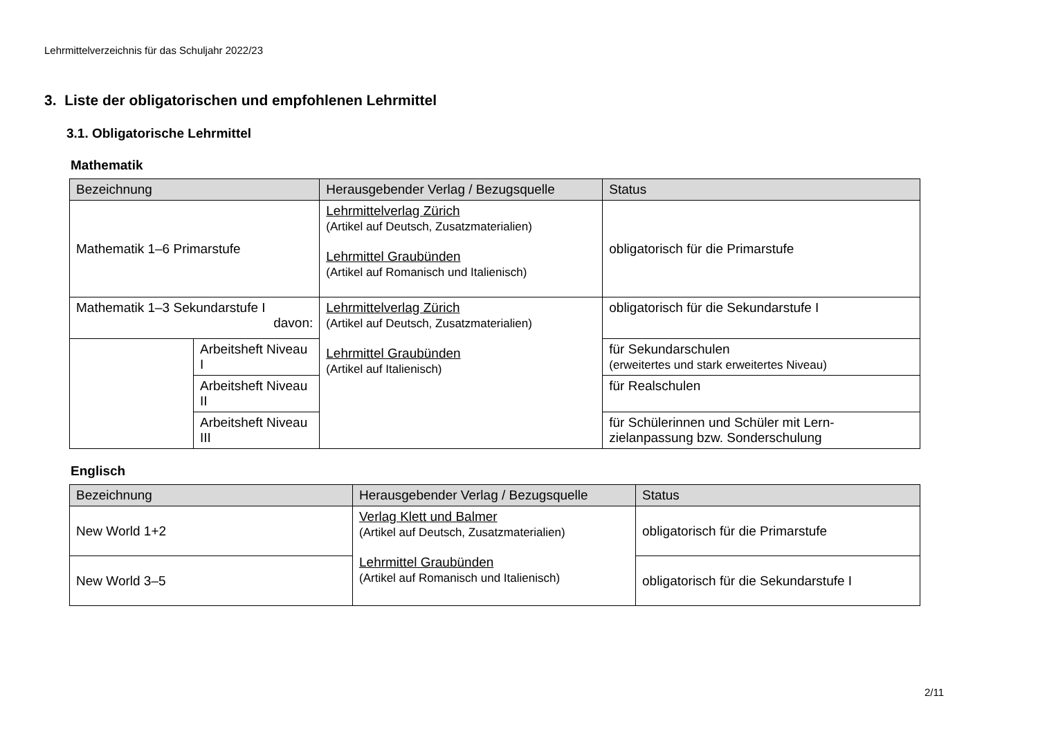Lehrmittelverzeichnis für das Schuljahr 2022/23
3. Liste der obligatorischen und empfohlenen Lehrmittel
3.1. Obligatorische Lehrmittel
Mathematik
| Bezeichnung | | Herausgebender Verlag / Bezugsquelle | Status |
| --- | --- | --- | --- |
| Mathematik 1–6 Primarstufe | | Lehrmittelverlag Zürich (Artikel auf Deutsch, Zusatzmaterialien) Lehrmittel Graubünden (Artikel auf Romanisch und Italienisch) | obligatorisch für die Primarstufe |
| Mathematik 1–3 Sekundarstufe I davon: | | Lehrmittelverlag Zürich (Artikel auf Deutsch, Zusatzmaterialien) Lehrmittel Graubünden (Artikel auf Italienisch) | obligatorisch für die Sekundarstufe I |
| | Arbeitsheft Niveau I | | für Sekundarschulen (erweitertes und stark erweitertes Niveau) |
| | Arbeitsheft Niveau II | | für Realschulen |
| | Arbeitsheft Niveau III | | für Schülerinnen und Schüler mit Lern-zielanpassung bzw. Sonderschulung |
Englisch
| Bezeichnung | Herausgebender Verlag / Bezugsquelle | Status |
| --- | --- | --- |
| New World 1+2 | Verlag Klett und Balmer (Artikel auf Deutsch, Zusatzmaterialien) Lehrmittel Graubünden (Artikel auf Romanisch und Italienisch) | obligatorisch für die Primarstufe |
| New World 3–5 | | obligatorisch für die Sekundarstufe I |
2/11